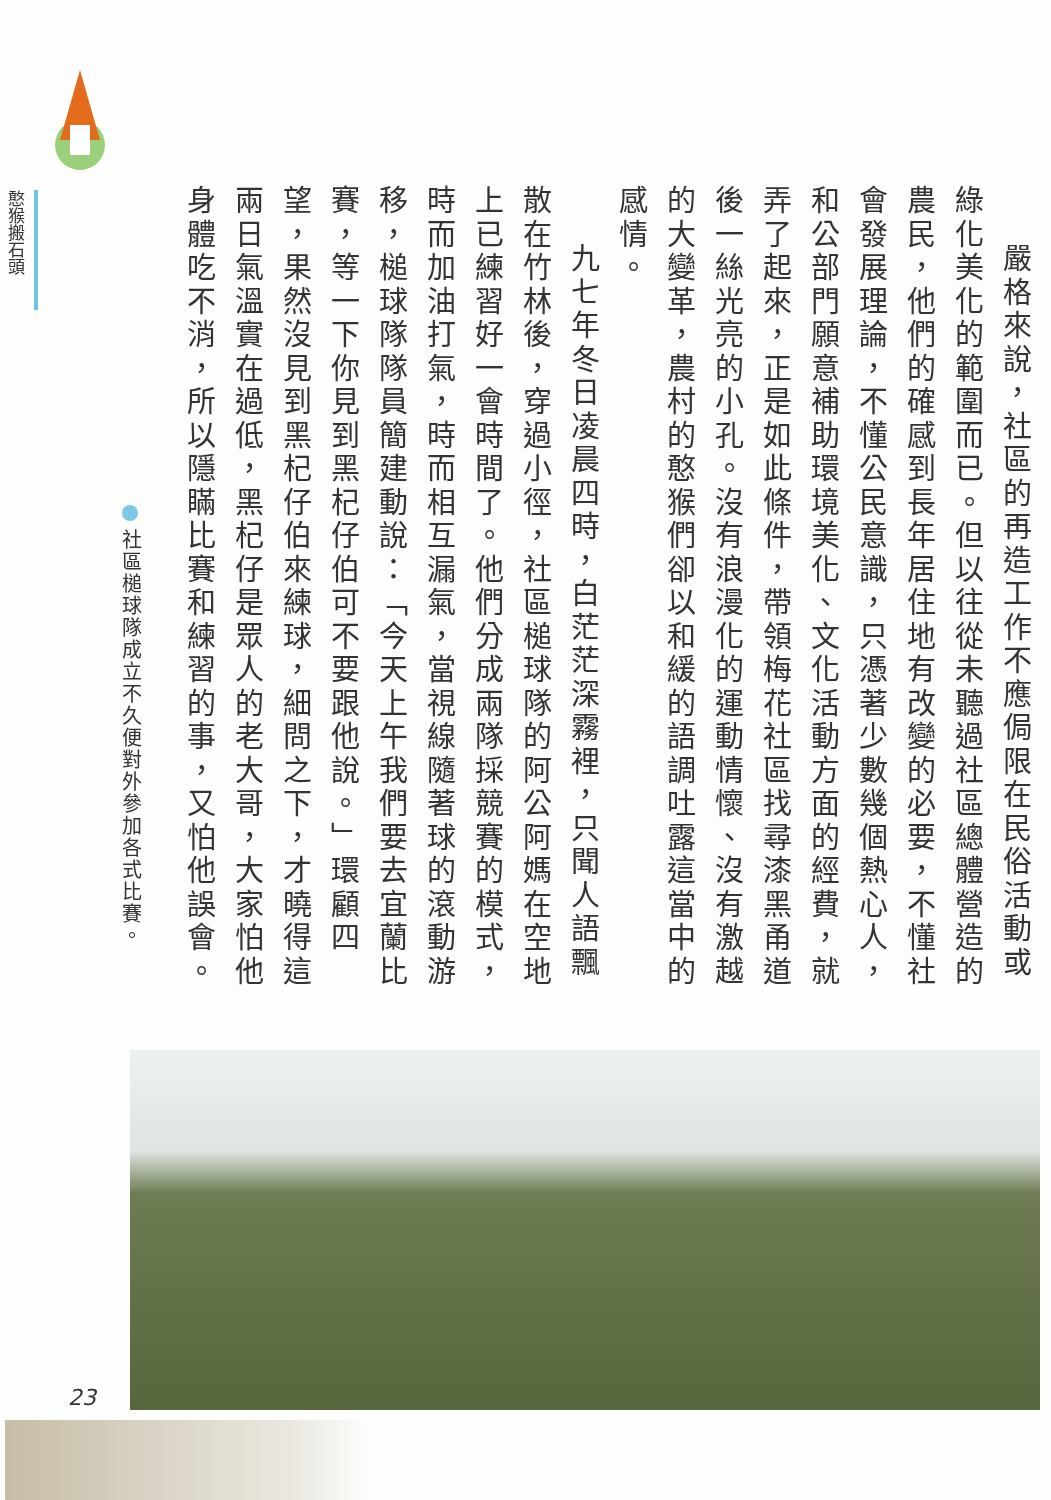嚴格來說，社區的再造工作不應侷限在民俗活動或綠化美化的範圍而已。但以往從未聽過社區總體營造的農民，他們的確感到長年居住地有改變的必要，不懂社會發展理論，不懂公民意識，只憑著少數幾個熱心人，和公部門願意補助環境美化、文化活動方面的經費，就弄了起來，正是如此條件，帶領梅花社區找尋漆黑甬道後一絲光亮的小孔。沒有浪漫化的運動情懷、沒有激越的大變革，農村的憨猴們卻以和緩的語調吐露這當中的感情。
九七年冬日凌晨四時，白茫茫深霧裡，只聞人語飄散在竹林後，穿過小徑，社區槌球隊的阿公阿媽在空地上已練習好一會時間了。他們分成兩隊採競賽的模式，時而加油打氣，時而相互漏氣，當視線隨著球的滾動游移，槌球隊隊員簡建動說：「今天上午我們要去宜蘭比賽，等一下你見到黑杞仔伯可不要跟他說。」環顧四望，果然沒見到黑杞仔伯來練球，細問之下，才曉得這兩日氣溫實在過低，黑杞仔是眾人的老大哥，大家怕他身體吃不消，所以隱瞞比賽和練習的事，又怕他誤會。
社區槌球隊成立不久便對外參加各式比賽。
憨猴搬石頭
23